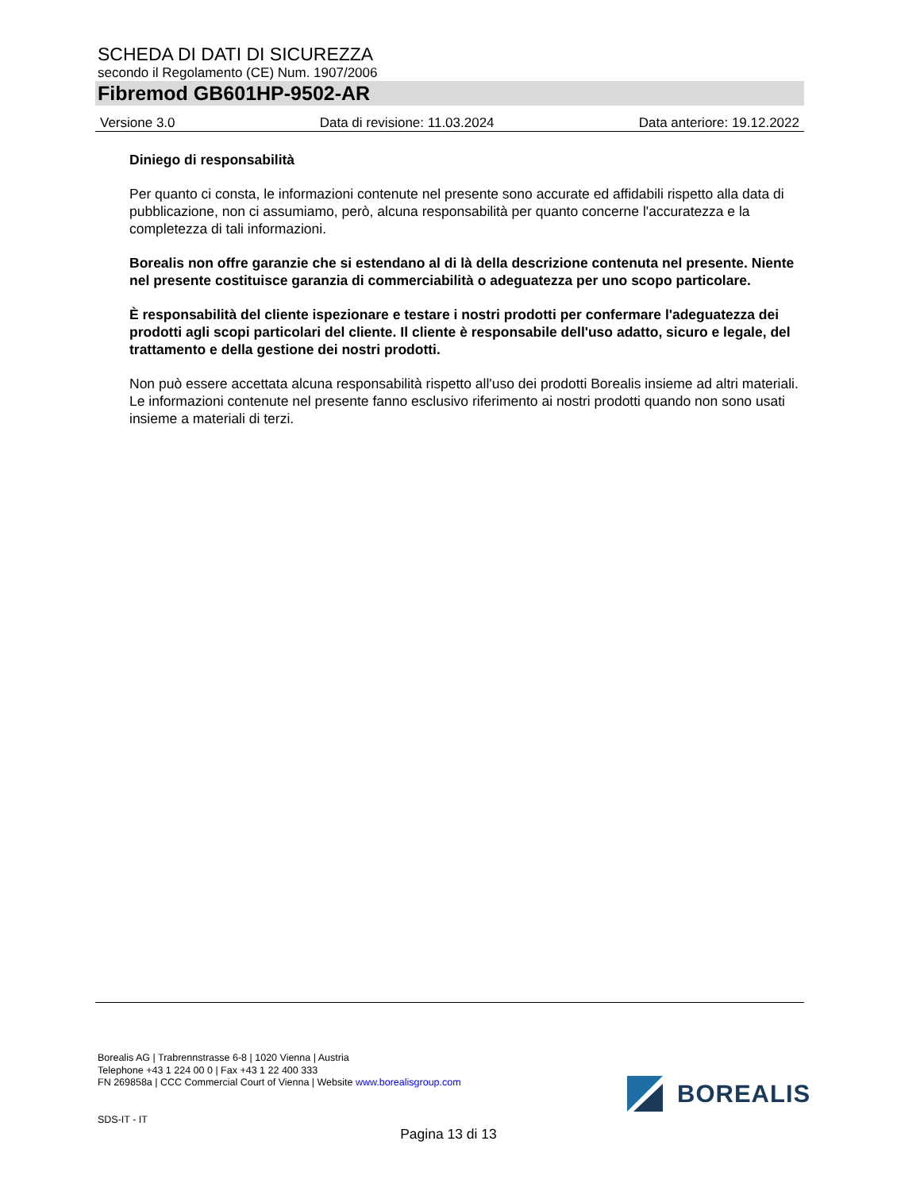SCHEDA DI DATI DI SICUREZZA
secondo il Regolamento (CE) Num. 1907/2006
Fibremod GB601HP-9502-AR
Versione 3.0 Data di revisione: 11.03.2024 Data anteriore: 19.12.2022
Diniego di responsabilità
Per quanto ci consta, le informazioni contenute nel presente sono accurate ed affidabili rispetto alla data di pubblicazione, non ci assumiamo, però, alcuna responsabilità per quanto concerne l'accuratezza e la completezza di tali informazioni.
Borealis non offre garanzie che si estendano al di là della descrizione contenuta nel presente. Niente nel presente costituisce garanzia di commerciabilità o adeguatezza per uno scopo particolare.
È responsabilità del cliente ispezionare e testare i nostri prodotti per confermare l'adeguatezza dei prodotti agli scopi particolari del cliente. Il cliente è responsabile dell'uso adatto, sicuro e legale, del trattamento e della gestione dei nostri prodotti.
Non può essere accettata alcuna responsabilità rispetto all'uso dei prodotti Borealis insieme ad altri materiali. Le informazioni contenute nel presente fanno esclusivo riferimento ai nostri prodotti quando non sono usati insieme a materiali di terzi.
Borealis AG | Trabrennstrasse 6-8 | 1020 Vienna | Austria
Telephone +43 1 224 00 0 | Fax +43 1 22 400 333
FN 269858a | CCC Commercial Court of Vienna | Website www.borealisgroup.com
BOREALIS
SDS-IT - IT
Pagina 13 di 13